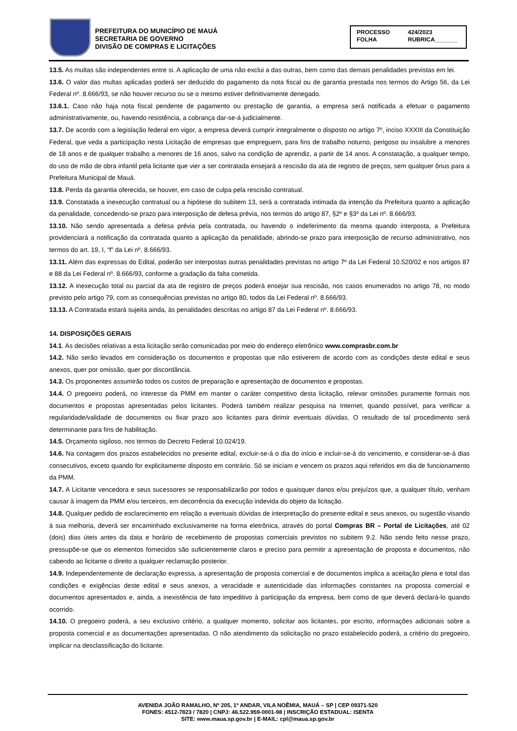PREFEITURA DO MUNICÍPIO DE MAUÁ
SECRETARIA DE GOVERNO
DIVISÃO DE COMPRAS E LICITAÇÕES
PROCESSO 424/2023
FOLHA RUBRICA_______
13.5. As multas são independentes entre si. A aplicação de uma não exclui a das outras, bem como das demais penalidades previstas em lei.
13.6. O valor das multas aplicadas poderá ser deduzido do pagamento da nota fiscal ou de garantia prestada nos termos do Artigo 56, da Lei Federal nº. 8.666/93, se não houver recurso ou se o mesmo estiver definitivamente denegado.
13.6.1. Caso não haja nota fiscal pendente de pagamento ou prestação de garantia, a empresa será notificada a efetuar o pagamento administrativamente, ou, havendo resistência, a cobrança dar-se-á judicialmente.
13.7. De acordo com a legislação federal em vigor, a empresa deverá cumprir integralmente o disposto no artigo 7º, inciso XXXIII da Constituição Federal, que veda a participação nesta Licitação de empresas que empreguem, para fins de trabalho noturno, perigoso ou insalubre a menores de 18 anos e de qualquer trabalho a menores de 16 anos, salvo na condição de aprendiz, a partir de 14 anos. A constatação, a qualquer tempo, do uso de mão de obra infantil pela licitante que vier a ser contratada ensejará a rescisão da ata de registro de preços, sem qualquer ônus para a Prefeitura Municipal de Mauá.
13.8. Perda da garantia oferecida, se houver, em caso de culpa pela rescisão contratual.
13.9. Constatada a inexecução contratual ou a hipótese do subitem 13, será a contratada intimada da intenção da Prefeitura quanto a aplicação da penalidade, concedendo-se prazo para interposição de defesa prévia, nos termos do artigo 87, §2º e §3º da Lei nº. 8.666/93.
13.10. Não sendo apresentada a defesa prévia pela contratada, ou havendo o indeferimento da mesma quando interposta, a Prefeitura providenciará a notificação da contratada quanto a aplicação da penalidade, abrindo-se prazo para interposição de recurso administrativo, nos termos do art. 19, I, “f” da Lei nº. 8.666/93.
13.11. Além das expressas do Edital, poderão ser interpostas outras penalidades previstas no artigo 7º da Lei Federal 10.520/02 e nos artigos 87 e 88 da Lei Federal nº. 8.666/93, conforme a gradação da falta cometida.
13.12. A inexecução total ou parcial da ata de registro de preços poderá ensejar sua rescisão, nos casos enumerados no artigo 78, no modo previsto pelo artigo 79, com as consequências previstas no artigo 80, todos da Lei Federal nº. 8.666/93.
13.13. A Contratada estará sujeita ainda, às penalidades descritas no artigo 87 da Lei Federal nº. 8.666/93.
14. DISPOSIÇÕES GERAIS
14.1. As decisões relativas a esta licitação serão comunicadas por meio do endereço eletrônico www.comprasbr.com.br
14.2. Não serão levados em consideração os documentos e propostas que não estiverem de acordo com as condições deste edital e seus anexos, quer por omissão, quer por discordância.
14.3. Os proponentes assumirão todos os custos de preparação e apresentação de documentos e propostas.
14.4. O pregoeiro poderá, no interesse da PMM em manter o caráter competitivo desta licitação, relevar omissões puramente formais nos documentos e propostas apresentadas pelos licitantes. Poderá também realizar pesquisa na Internet, quando possível, para verificar a regularidade/validade de documentos ou fixar prazo aos licitantes para dirimir eventuais dúvidas. O resultado de tal procedimento será determinante para fins de habilitação.
14.5. Orçamento sigiloso, nos termos do Decreto Federal 10.024/19.
14.6. Na contagem dos prazos estabelecidos no presente edital, excluir-se-á o dia do início e incluir-se-á do vencimento, e considerar-se-á dias consecutivos, exceto quando for explicitamente disposto em contrário. Só se iniciam e vencem os prazos aqui referidos em dia de funcionamento da PMM.
14.7. A Licitante vencedora e seus sucessores se responsabilizarão por todos e quaisquer danos e/ou prejuízos que, a qualquer título, venham causar à imagem da PMM e/ou terceiros, em decorrência da execução indevida do objeto da licitação.
14.8. Qualquer pedido de esclarecimento em relação a eventuais dúvidas de interpretação do presente edital e seus anexos, ou sugestão visando à sua melhoria, deverá ser encaminhado exclusivamente na forma eletrônica, através do portal Compras BR – Portal de Licitações, até 02 (dois) dias úteis antes da data e horário de recebimento de propostas comerciais previstos no subitem 9.2. Não sendo feito nesse prazo, pressupõe-se que os elementos fornecidos são suficientemente claros e preciso para permitir a apresentação de proposta e documentos, não cabendo ao licitante o direito a qualquer reclamação posterior.
14.9. Independentemente de declaração expressa, a apresentação de proposta comercial e de documentos implica a aceitação plena e total das condições e exigências deste edital e seus anexos, a veracidade e autenticidade das informações constantes na proposta comercial e documentos apresentados e, ainda, a inexistência de fato impeditivo à participação da empresa, bem como de que deverá declará-lo quando ocorrido.
14.10. O pregoeiro poderá, a seu exclusivo critério, a qualquer momento, solicitar aos licitantes, por escrito, informações adicionais sobre a proposta comercial e as documentações apresentadas. O não atendimento da solicitação no prazo estabelecido poderá, a critério do pregoeiro, implicar na desclassificação do licitante.
AVENIDA JOÃO RAMALHO, Nº 205, 1º ANDAR, VILA NOÊMIA, MAUÁ – SP | CEP 09371-520
FONES: 4512-7823 / 7820 | CNPJ: 46.522.959-0001-98 | INSCRIÇÃO ESTADUAL: ISENTA
SITE: www.maua.sp.gov.br | E-MAIL: cpl@maua.sp.gov.br